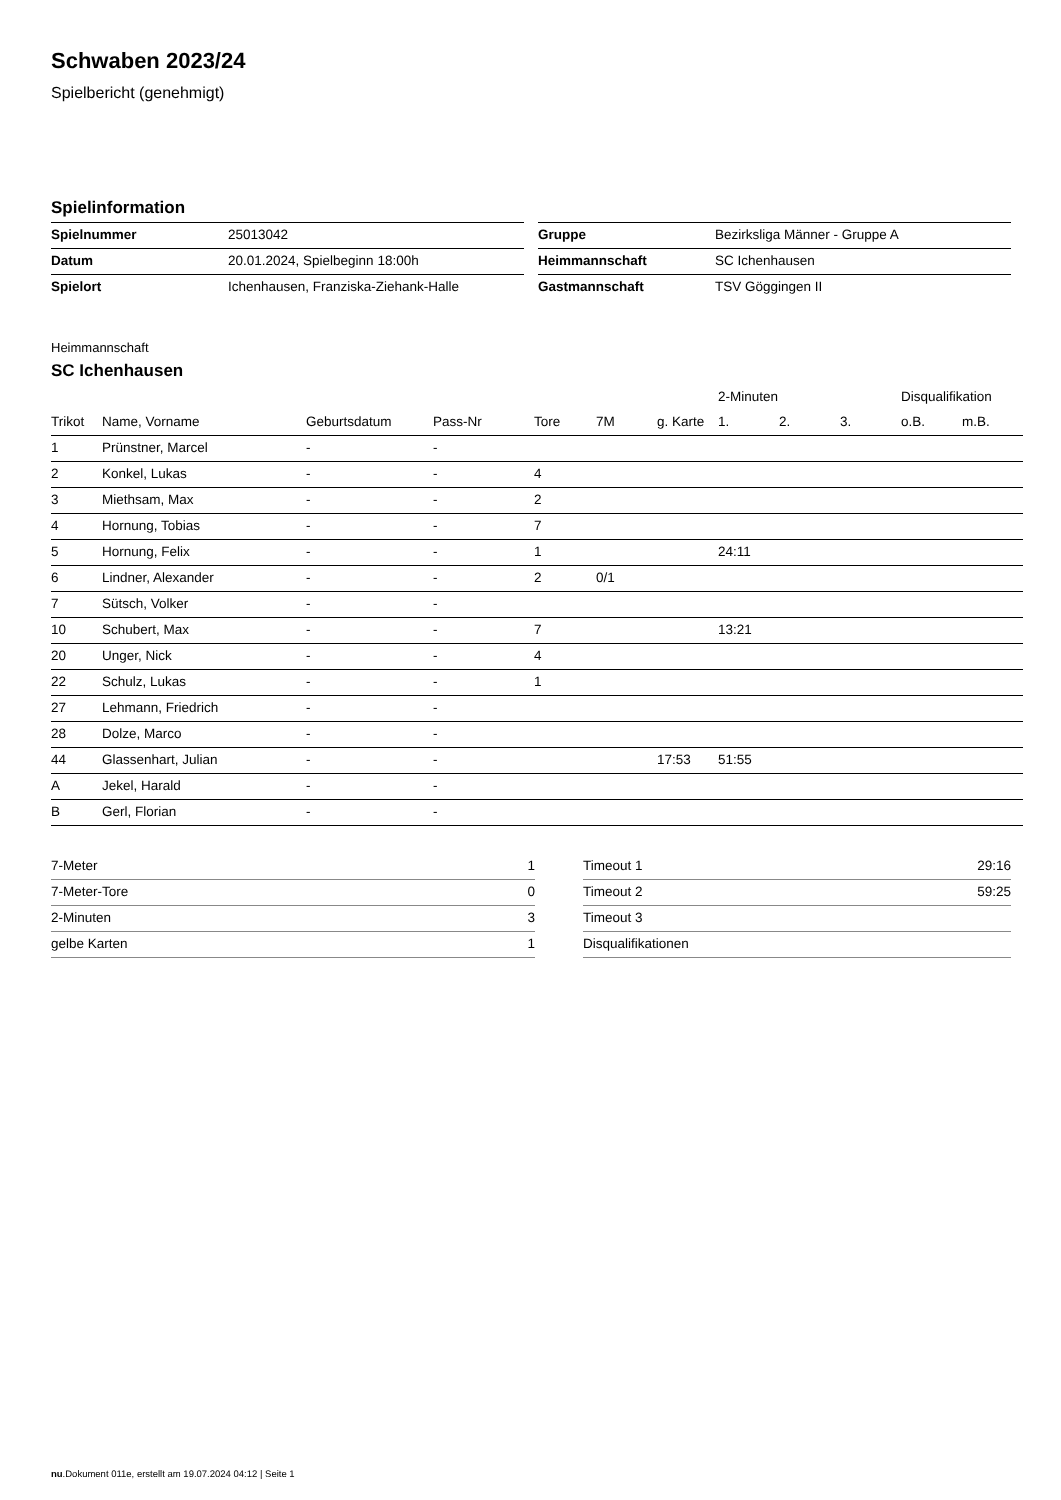Schwaben 2023/24
Spielbericht (genehmigt)
Spielinformation
| Spielnummer | 25013042 |
| Datum | 20.01.2024, Spielbeginn 18:00h |
| Spielort | Ichenhausen, Franziska-Ziehank-Halle |
| Gruppe | Bezirksliga Männer - Gruppe A |
| Heimmannschaft | SC Ichenhausen |
| Gastmannschaft | TSV Göggingen II |
Heimmannschaft
SC Ichenhausen
| | | | | | | | 2-Minuten | | | Disqualifikation | |
| --- | --- | --- | --- | --- | --- | --- | --- | --- | --- | --- | --- |
| Trikot | Name, Vorname | Geburtsdatum | Pass-Nr | Tore | 7M | g. Karte | 1. | 2. | 3. | o.B. | m.B. |
| 1 | Prünstner, Marcel | - | - | | | | | | | | |
| 2 | Konkel, Lukas | - | - | 4 | | | | | | | |
| 3 | Miethsam, Max | - | - | 2 | | | | | | | |
| 4 | Hornung, Tobias | - | - | 7 | | | | | | | |
| 5 | Hornung, Felix | - | - | 1 | | | 24:11 | | | | |
| 6 | Lindner, Alexander | - | - | 2 | 0/1 | | | | | | |
| 7 | Sütsch, Volker | - | - | | | | | | | | |
| 10 | Schubert, Max | - | - | 7 | | | 13:21 | | | | |
| 20 | Unger, Nick | - | - | 4 | | | | | | | |
| 22 | Schulz, Lukas | - | - | 1 | | | | | | | |
| 27 | Lehmann, Friedrich | - | - | | | | | | | | |
| 28 | Dolze, Marco | - | - | | | | | | | | |
| 44 | Glassenhart, Julian | - | - | | | 17:53 | 51:55 | | | | |
| A | Jekel, Harald | - | - | | | | | | | | |
| B | Gerl, Florian | - | - | | | | | | | | |
| 7-Meter | 1 |
| 7-Meter-Tore | 0 |
| 2-Minuten | 3 |
| gelbe Karten | 1 |
| Timeout 1 | 29:16 |
| Timeout 2 | 59:25 |
| Timeout 3 | |
| Disqualifikationen | |
nu.Dokument 011e, erstellt am 19.07.2024 04:12 | Seite 1